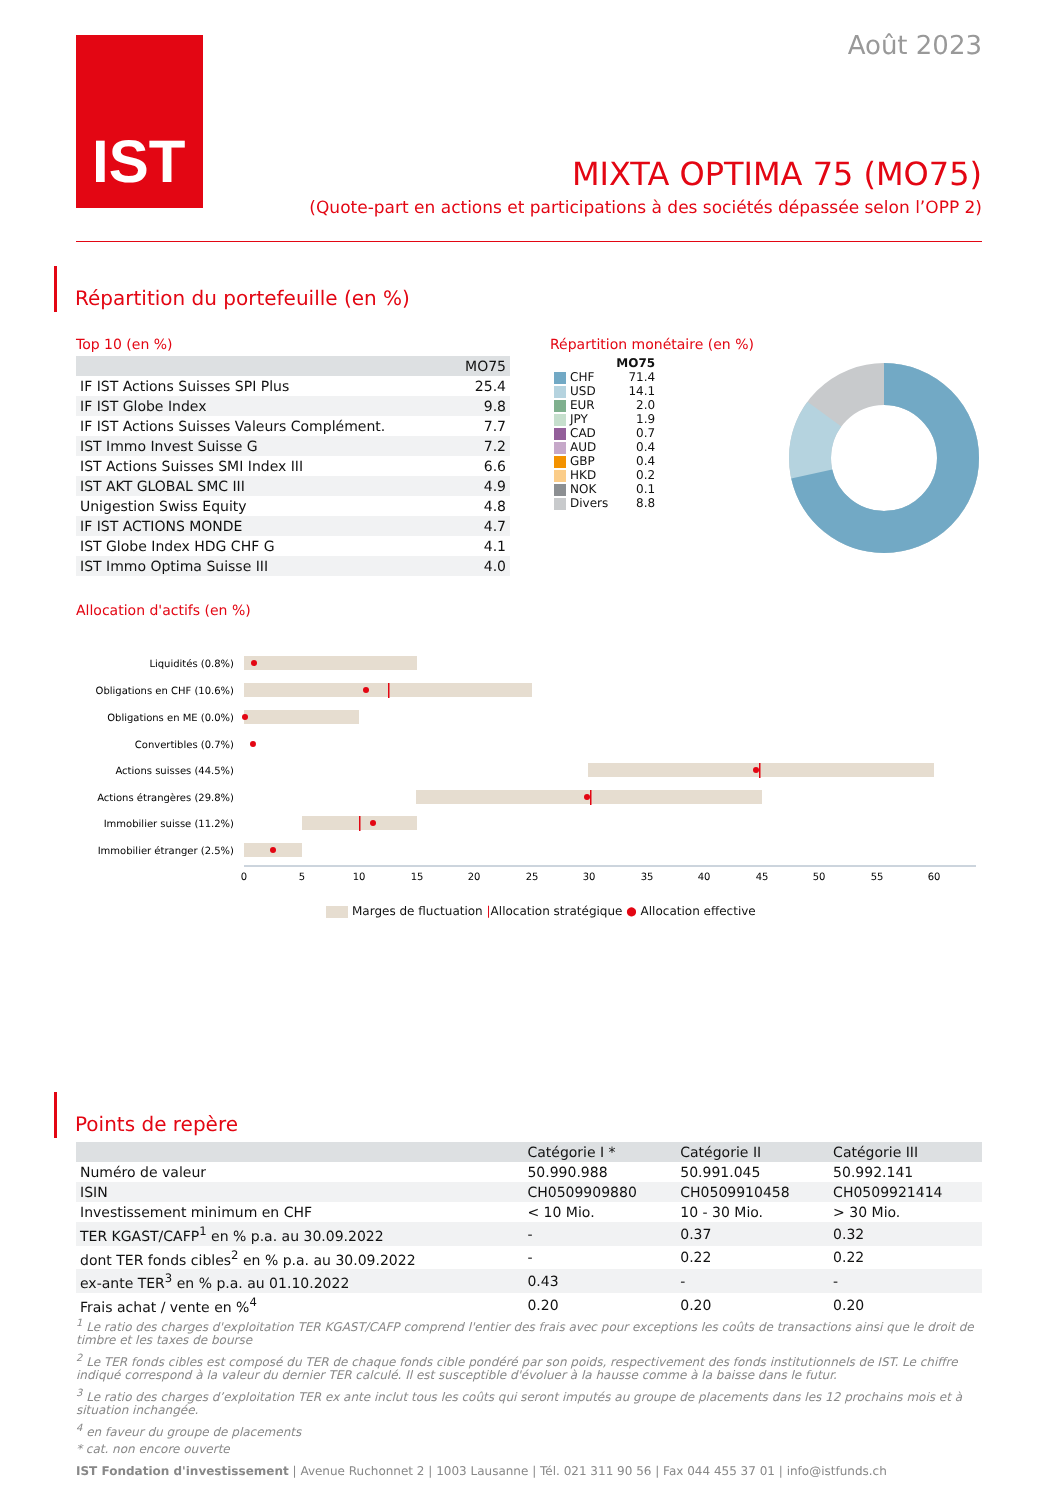IST Août 2023
MIXTA OPTIMA 75 (MO75)
(Quote-part en actions et participations à des sociétés dépassée selon l’OPP 2)
Répartition du portefeuille (en %)
Top 10 (en %)
| | MO75 |
| --- | --- |
| IF IST Actions Suisses SPI Plus | 25.4 |
| IF IST Globe Index | 9.8 |
| IF IST Actions Suisses Valeurs Complément. | 7.7 |
| IST Immo Invest Suisse G | 7.2 |
| IST Actions Suisses SMI Index III | 6.6 |
| IST AKT GLOBAL SMC III | 4.9 |
| Unigestion Swiss Equity | 4.8 |
| IF IST ACTIONS MONDE | 4.7 |
| IST Globe Index HDG CHF G | 4.1 |
| IST Immo Optima Suisse III | 4.0 |
Répartition monétaire (en %)
| | MO75 |
| CHF | 71.4 |
| USD | 14.1 |
| EUR | 2.0 |
| JPY | 1.9 |
| CAD | 0.7 |
| AUD | 0.4 |
| GBP | 0.4 |
| HKD | 0.2 |
| NOK | 0.1 |
| Divers | 8.8 |
Allocation d'actifs (en %)
Liquidités (0.8%)
Obligations en CHF (10.6%)
Obligations en ME (0.0%)
Convertibles (0.7%)
Actions suisses (44.5%)
Actions étrangères (29.8%)
Immobilier suisse (11.2%)
Immobilier étranger (2.5%)
0
5
10
15
20
25
30
35
40
45
50
55
60
Marges de fluctuation |Allocation stratégique ● Allocation effective
Points de repère
| | Catégorie I * | Catégorie II | Catégorie III |
| --- | --- | --- | --- |
| Numéro de valeur | 50.990.988 | 50.991.045 | 50.992.141 |
| ISIN | CH0509909880 | CH0509910458 | CH0509921414 |
| Investissement minimum en CHF | < 10 Mio. | 10 - 30 Mio. | > 30 Mio. |
| TER KGAST/CAFP<sup>1</sup> en % p.a. au 30.09.2022 | - | 0.37 | 0.32 |
| dont TER fonds cibles<sup>2</sup> en % p.a. au 30.09.2022 | - | 0.22 | 0.22 |
| ex-ante TER<sup>3</sup> en % p.a. au 01.10.2022 | 0.43 | - | - |
| Frais achat / vente en %<sup>4</sup> | 0.20 | 0.20 | 0.20 |
<sup>1</sup> Le ratio des charges d'exploitation TER KGAST/CAFP comprend l'entier des frais avec pour exceptions les coûts de transactions ainsi que le droit de timbre et les taxes de bourse
<sup>2</sup> Le TER fonds cibles est composé du TER de chaque fonds cible pondéré par son poids, respectivement des fonds institutionnels de IST. Le chiffre indiqué correspond à la valeur du dernier TER calculé. Il est susceptible d'évoluer à la hausse comme à la baisse dans le futur.
<sup>3</sup> Le ratio des charges d’exploitation TER ex ante inclut tous les coûts qui seront imputés au groupe de placements dans les 12 prochains mois et à situation inchangée.
<sup>4</sup> en faveur du groupe de placements
* cat. non encore ouverte
IST Fondation d'investissement | Avenue Ruchonnet 2 | 1003 Lausanne | Tél. 021 311 90 56 | Fax 044 455 37 01 | info@istfunds.ch